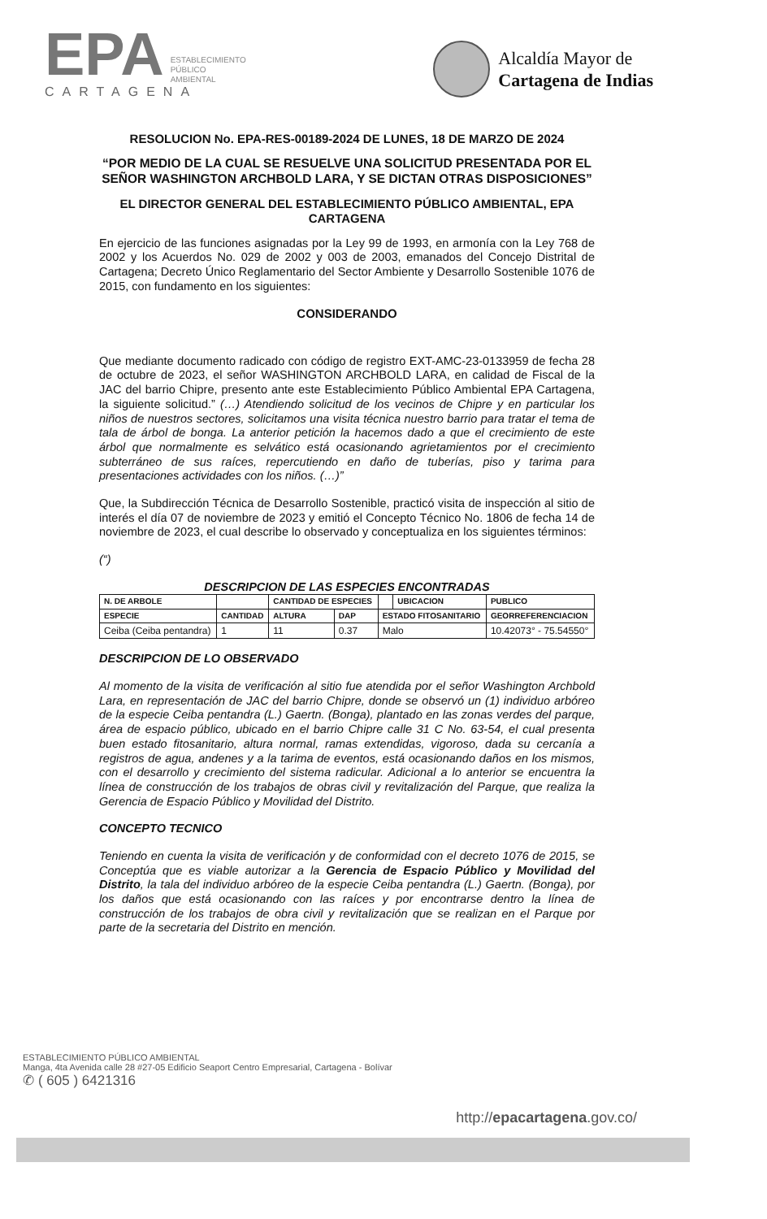EPA
ESTABLECIMIENTO
PÚBLICO
AMBIENTAL
CARTAGENA
Alcaldía Mayor de
Cartagena de Indias
RESOLUCION No. EPA-RES-00189-2024 DE LUNES, 18 DE MARZO DE 2024
“POR MEDIO DE LA CUAL SE RESUELVE UNA SOLICITUD PRESENTADA POR EL SEÑOR WASHINGTON ARCHBOLD LARA, Y SE DICTAN OTRAS DISPOSICIONES”
EL DIRECTOR GENERAL DEL ESTABLECIMIENTO PÚBLICO AMBIENTAL, EPA CARTAGENA
En ejercicio de las funciones asignadas por la Ley 99 de 1993, en armonía con la Ley 768 de 2002 y los Acuerdos No. 029 de 2002 y 003 de 2003, emanados del Concejo Distrital de Cartagena; Decreto Único Reglamentario del Sector Ambiente y Desarrollo Sostenible 1076 de 2015, con fundamento en los siguientes:
CONSIDERANDO
Que mediante documento radicado con código de registro EXT-AMC-23-0133959 de fecha 28 de octubre de 2023, el señor WASHINGTON ARCHBOLD LARA, en calidad de Fiscal de la JAC del barrio Chipre, presento ante este Establecimiento Público Ambiental EPA Cartagena, la siguiente solicitud.” (…) Atendiendo solicitud de los vecinos de Chipre y en particular los niños de nuestros sectores, solicitamos una visita técnica nuestro barrio para tratar el tema de tala de árbol de bonga. La anterior petición la hacemos dado a que el crecimiento de este árbol que normalmente es selvático está ocasionando agrietamientos por el crecimiento subterráneo de sus raíces, repercutiendo en daño de tuberías, piso y tarima para presentaciones actividades con los niños. (…)”
Que, la Subdirección Técnica de Desarrollo Sostenible, practicó visita de inspección al sitio de interés el día 07 de noviembre de 2023 y emitió el Concepto Técnico No. 1806 de fecha 14 de noviembre de 2023, el cual describe lo observado y conceptualiza en los siguientes términos:
(“)
DESCRIPCION DE LAS ESPECIES ENCONTRADAS
| N. DE ARBOLE | | CANTIDAD DE ESPECIES | | | UBICACION | PUBLICO |
| --- | --- | --- | --- | --- | --- | --- |
| ESPECIE | CANTIDAD | ALTURA | DAP | ESTADO FITOSANITARIO | | GEORREFERENCIACION |
| Ceiba (Ceiba pentandra) | 1 | 11 | 0.37 | Malo | | 10.42073° - 75.54550° |
DESCRIPCION DE LO OBSERVADO
Al momento de la visita de verificación al sitio fue atendida por el señor Washington Archbold Lara, en representación de JAC del barrio Chipre, donde se observó un (1) individuo arbóreo de la especie Ceiba pentandra (L.) Gaertn. (Bonga), plantado en las zonas verdes del parque, área de espacio público, ubicado en el barrio Chipre calle 31 C No. 63-54, el cual presenta buen estado fitosanitario, altura normal, ramas extendidas, vigoroso, dada su cercanía a registros de agua, andenes y a la tarima de eventos, está ocasionando daños en los mismos, con el desarrollo y crecimiento del sistema radicular. Adicional a lo anterior se encuentra la línea de construcción de los trabajos de obras civil y revitalización del Parque, que realiza la Gerencia de Espacio Público y Movilidad del Distrito.
CONCEPTO TECNICO
Teniendo en cuenta la visita de verificación y de conformidad con el decreto 1076 de 2015, se Conceptúa que es viable autorizar a la Gerencia de Espacio Público y Movilidad del Distrito, la tala del individuo arbóreo de la especie Ceiba pentandra (L.) Gaertn. (Bonga), por los daños que está ocasionando con las raíces y por encontrarse dentro la línea de construcción de los trabajos de obra civil y revitalización que se realizan en el Parque por parte de la secretaria del Distrito en mención.
ESTABLECIMIENTO PÚBLICO AMBIENTAL
Manga, 4ta Avenida calle 28 #27-05 Edificio Seaport Centro Empresarial, Cartagena - Bolívar
✆ ( 605 ) 6421316
http://epacartagena.gov.co/